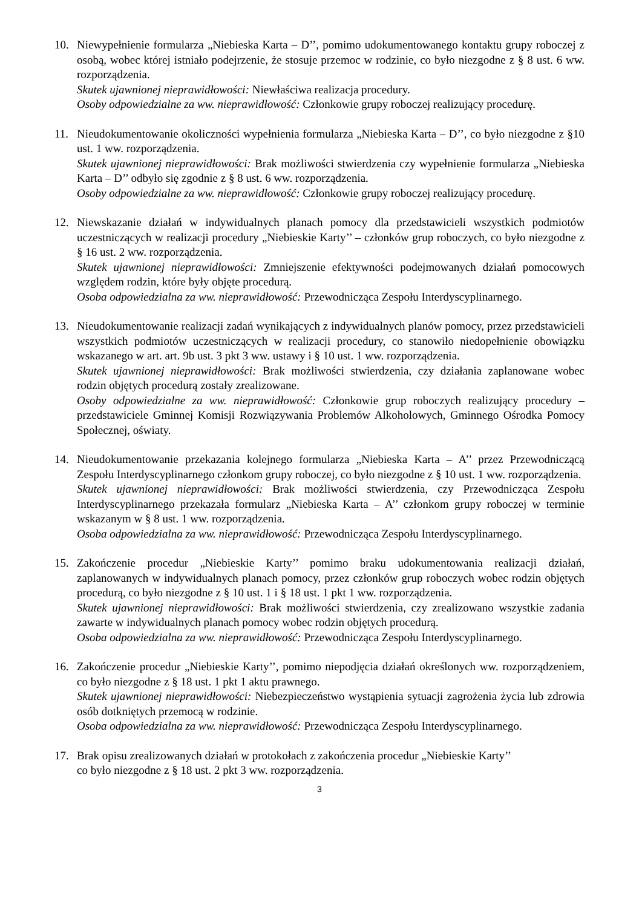10. Niewypełnienie formularza „Niebieska Karta – D’’, pomimo udokumentowanego kontaktu grupy roboczej z osobą, wobec której istniało podejrzenie, że stosuje przemoc w rodzinie, co było niezgodne z § 8 ust. 6 ww. rozporządzenia.
Skutek ujawnionej nieprawidłowości: Niewłaściwa realizacja procedury.
Osoby odpowiedzialne za ww. nieprawidłowość: Członkowie grupy roboczej realizujący procedurę.
11. Nieudokumentowanie okoliczności wypełnienia formularza „Niebieska Karta – D’’, co było niezgodne z §10 ust. 1 ww. rozporządzenia.
Skutek ujawnionej nieprawidłowości: Brak możliwości stwierdzenia czy wypełnienie formularza „Niebieska Karta – D’’ odbyło się zgodnie z § 8 ust. 6 ww. rozporządzenia.
Osoby odpowiedzialne za ww. nieprawidłowość: Członkowie grupy roboczej realizujący procedurę.
12. Niewskazanie działań w indywidualnych planach pomocy dla przedstawicieli wszystkich podmiotów uczestniczących w realizacji procedury „Niebieskie Karty’’ – członków grup roboczych, co było niezgodne z § 16 ust. 2 ww. rozporządzenia.
Skutek ujawnionej nieprawidłowości: Zmniejszenie efektywności podejmowanych działań pomocowych względem rodzin, które były objęte procedurą.
Osoba odpowiedzialna za ww. nieprawidłowość: Przewodnicząca Zespołu Interdyscyplinarnego.
13. Nieudokumentowanie realizacji zadań wynikających z indywidualnych planów pomocy, przez przedstawicieli wszystkich podmiotów uczestniczących w realizacji procedury, co stanowiło niedopełnienie obowiązku wskazanego w art. art. 9b ust. 3 pkt 3 ww. ustawy i § 10 ust. 1 ww. rozporządzenia.
Skutek ujawnionej nieprawidłowości: Brak możliwości stwierdzenia, czy działania zaplanowane wobec rodzin objętych procedurą zostały zrealizowane.
Osoby odpowiedzialne za ww. nieprawidłowość: Członkowie grup roboczych realizujący procedury – przedstawiciele Gminnej Komisji Rozwiązywania Problemów Alkoholowych, Gminnego Ośrodka Pomocy Społecznej, oświaty.
14. Nieudokumentowanie przekazania kolejnego formularza „Niebieska Karta – A’’ przez Przewodniczącą Zespołu Interdyscyplinarnego członkom grupy roboczej, co było niezgodne z § 10 ust. 1 ww. rozporządzenia.
Skutek ujawnionej nieprawidłowości: Brak możliwości stwierdzenia, czy Przewodnicząca Zespołu Interdyscyplinarnego przekazała formularz „Niebieska Karta – A’’ członkom grupy roboczej w terminie wskazanym w § 8 ust. 1 ww. rozporządzenia.
Osoba odpowiedzialna za ww. nieprawidłowość: Przewodnicząca Zespołu Interdyscyplinarnego.
15. Zakończenie procedur „Niebieskie Karty’’ pomimo braku udokumentowania realizacji działań, zaplanowanych w indywidualnych planach pomocy, przez członków grup roboczych wobec rodzin objętych procedurą, co było niezgodne z § 10 ust. 1 i § 18 ust. 1 pkt 1 ww. rozporządzenia.
Skutek ujawnionej nieprawidłowości: Brak możliwości stwierdzenia, czy zrealizowano wszystkie zadania zawarte w indywidualnych planach pomocy wobec rodzin objętych procedurą.
Osoba odpowiedzialna za ww. nieprawidłowość: Przewodnicząca Zespołu Interdyscyplinarnego.
16. Zakończenie procedur „Niebieskie Karty’’, pomimo niepodjęcia działań określonych ww. rozporządzeniem, co było niezgodne z § 18 ust. 1 pkt 1 aktu prawnego.
Skutek ujawnionej nieprawidłowości: Niebezpieczeństwo wystąpienia sytuacji zagrożenia życia lub zdrowia osób dotkniętych przemocą w rodzinie.
Osoba odpowiedzialna za ww. nieprawidłowość: Przewodnicząca Zespołu Interdyscyplinarnego.
17. Brak opisu zrealizowanych działań w protokołach z zakończenia procedur „Niebieskie Karty’’
co było niezgodne z § 18 ust. 2 pkt 3 ww. rozporządzenia.
3